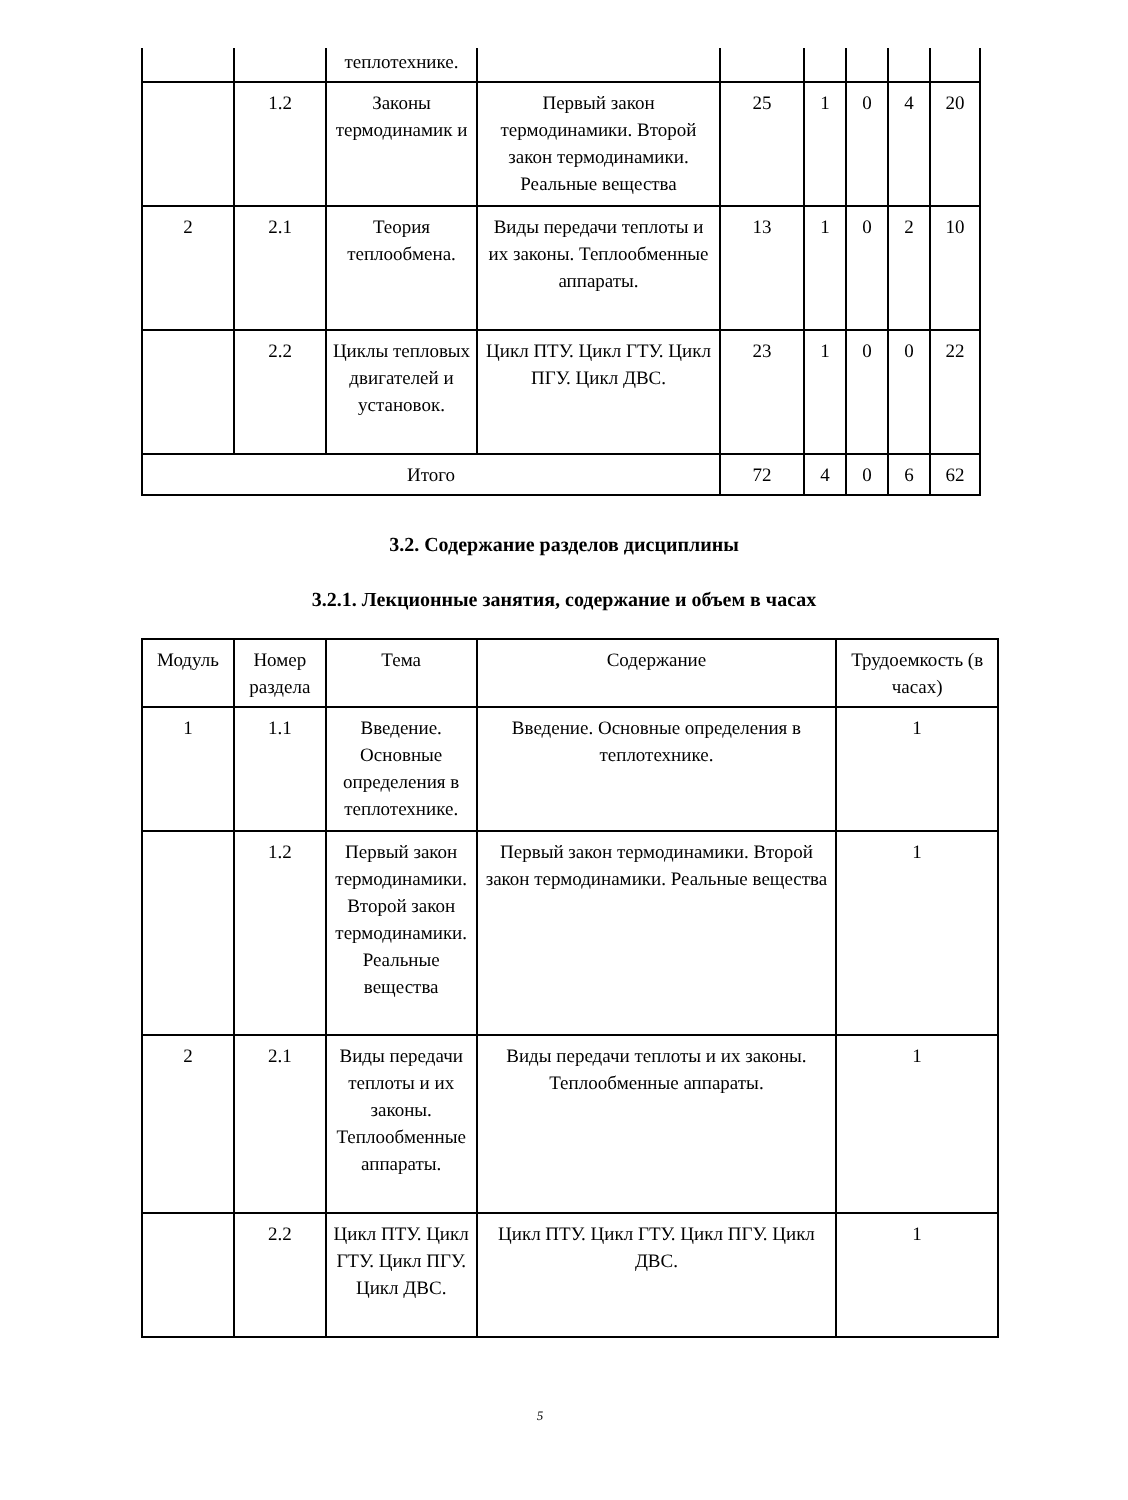| | | теплотехнике. | | | | | | |
| | 1.2 | Законы термодинамик и | Первый закон термодинамики. Второй закон термодинамики. Реальные вещества | 25 | 1 | 0 | 4 | 20 |
| 2 | 2.1 | Теория теплообмена. | Виды передачи теплоты и их законы. Теплообменные аппараты. | 13 | 1 | 0 | 2 | 10 |
| | 2.2 | Циклы тепловых двигателей и установок. | Цикл ПТУ. Цикл ГТУ. Цикл ПГУ. Цикл ДВС. | 23 | 1 | 0 | 0 | 22 |
| Итого | | | | 72 | 4 | 0 | 6 | 62 |
3.2. Содержание разделов дисциплины
3.2.1. Лекционные занятия, содержание и объем в часах
| Модуль | Номер раздела | Тема | Содержание | Трудоемкость (в часах) |
| --- | --- | --- | --- | --- |
| 1 | 1.1 | Введение. Основные определения в теплотехнике. | Введение. Основные определения в теплотехнике. | 1 |
| | 1.2 | Первый закон термодинамики. Второй закон термодинамики. Реальные вещества | Первый закон термодинамики. Второй закон термодинамики. Реальные вещества | 1 |
| 2 | 2.1 | Виды передачи теплоты и их законы. Теплообменные аппараты. | Виды передачи теплоты и их законы. Теплообменные аппараты. | 1 |
| | 2.2 | Цикл ПТУ. Цикл ГТУ. Цикл ПГУ. Цикл ДВС. | Цикл ПТУ. Цикл ГТУ. Цикл ПГУ. Цикл ДВС. | 1 |
5